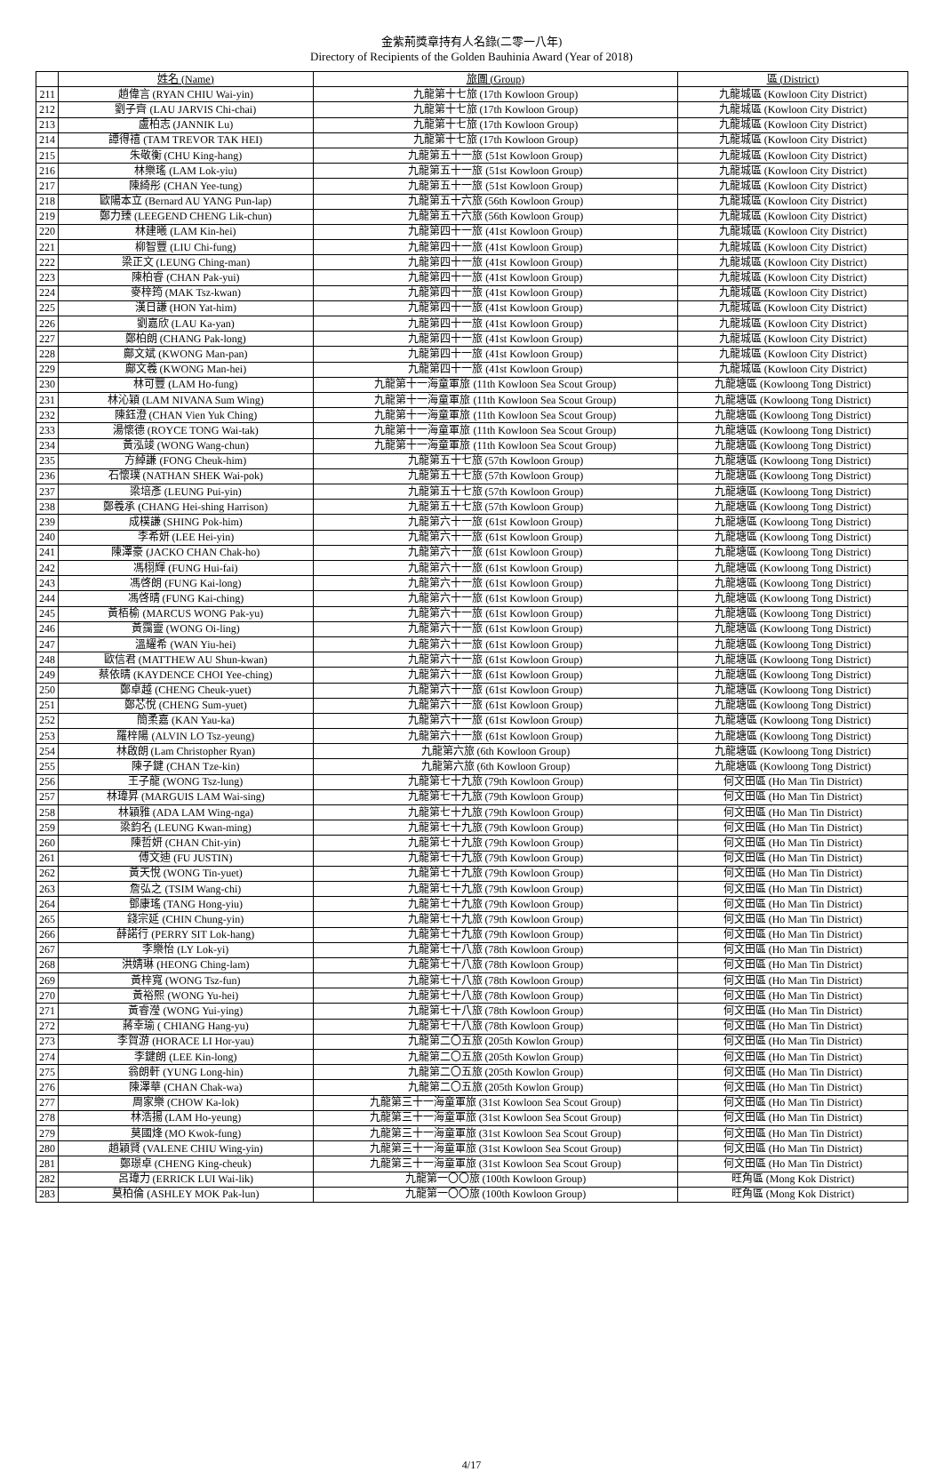金紫荊獎章持有人名錄(二零一八年)
Directory of Recipients of the Golden Bauhinia Award (Year of 2018)
| | 姓名 (Name) | 旅團 (Group) | 區 (District) |
| --- | --- | --- | --- |
| 211 | 趙偉言 (RYAN CHIU Wai-yin) | 九龍第十七旅 (17th Kowloon Group) | 九龍城區 (Kowloon City District) |
| 212 | 劉子齊 (LAU JARVIS Chi-chai) | 九龍第十七旅 (17th Kowloon Group) | 九龍城區 (Kowloon City District) |
| 213 | 盧柏志 (JANNIK Lu) | 九龍第十七旅 (17th Kowloon Group) | 九龍城區 (Kowloon City District) |
| 214 | 譚得禧 (TAM TREVOR TAK HEI) | 九龍第十七旅 (17th Kowloon Group) | 九龍城區 (Kowloon City District) |
| 215 | 朱敬衡 (CHU King-hang) | 九龍第五十一旅 (51st Kowloon Group) | 九龍城區 (Kowloon City District) |
| 216 | 林樂瑤 (LAM Lok-yiu) | 九龍第五十一旅 (51st Kowloon Group) | 九龍城區 (Kowloon City District) |
| 217 | 陳綺彤 (CHAN Yee-tung) | 九龍第五十一旅 (51st Kowloon Group) | 九龍城區 (Kowloon City District) |
| 218 | 歐陽本立 (Bernard AU YANG Pun-lap) | 九龍第五十六旅 (56th Kowloon Group) | 九龍城區 (Kowloon City District) |
| 219 | 鄭力臻 (LEEGEND CHENG Lik-chun) | 九龍第五十六旅 (56th Kowloon Group) | 九龍城區 (Kowloon City District) |
| 220 | 林建曦 (LAM Kin-hei) | 九龍第四十一旅 (41st Kowloon Group) | 九龍城區 (Kowloon City District) |
| 221 | 柳智豐 (LIU Chi-fung) | 九龍第四十一旅 (41st Kowloon Group) | 九龍城區 (Kowloon City District) |
| 222 | 梁正文 (LEUNG Ching-man) | 九龍第四十一旅 (41st Kowloon Group) | 九龍城區 (Kowloon City District) |
| 223 | 陳柏睿 (CHAN Pak-yui) | 九龍第四十一旅 (41st Kowloon Group) | 九龍城區 (Kowloon City District) |
| 224 | 麥梓筠 (MAK Tsz-kwan) | 九龍第四十一旅 (41st Kowloon Group) | 九龍城區 (Kowloon City District) |
| 225 | 漢日謙 (HON Yat-him) | 九龍第四十一旅 (41st Kowloon Group) | 九龍城區 (Kowloon City District) |
| 226 | 劉嘉欣 (LAU Ka-yan) | 九龍第四十一旅 (41st Kowloon Group) | 九龍城區 (Kowloon City District) |
| 227 | 鄭柏朗 (CHANG Pak-long) | 九龍第四十一旅 (41st Kowloon Group) | 九龍城區 (Kowloon City District) |
| 228 | 鄺文斌 (KWONG Man-pan) | 九龍第四十一旅 (41st Kowloon Group) | 九龍城區 (Kowloon City District) |
| 229 | 鄺文羲 (KWONG Man-hei) | 九龍第四十一旅 (41st Kowloon Group) | 九龍城區 (Kowloon City District) |
| 230 | 林可豐 (LAM Ho-fung) | 九龍第十一海童軍旅 (11th Kowloon Sea Scout Group) | 九龍塘區 (Kowloong Tong District) |
| 231 | 林沁穎 (LAM NIVANA Sum Wing) | 九龍第十一海童軍旅 (11th Kowloon Sea Scout Group) | 九龍塘區 (Kowloong Tong District) |
| 232 | 陳鈺澄 (CHAN Vien Yuk Ching) | 九龍第十一海童軍旅 (11th Kowloon Sea Scout Group) | 九龍塘區 (Kowloong Tong District) |
| 233 | 湯懷德 (ROYCE TONG Wai-tak) | 九龍第十一海童軍旅 (11th Kowloon Sea Scout Group) | 九龍塘區 (Kowloong Tong District) |
| 234 | 黃泓竣 (WONG Wang-chun) | 九龍第十一海童軍旅 (11th Kowloon Sea Scout Group) | 九龍塘區 (Kowloong Tong District) |
| 235 | 方綽謙 (FONG Cheuk-him) | 九龍第五十七旅 (57th Kowloon Group) | 九龍塘區 (Kowloong Tong District) |
| 236 | 石懷璞 (NATHAN SHEK Wai-pok) | 九龍第五十七旅 (57th Kowloon Group) | 九龍塘區 (Kowloong Tong District) |
| 237 | 梁培彥 (LEUNG Pui-yin) | 九龍第五十七旅 (57th Kowloon Group) | 九龍塘區 (Kowloong Tong District) |
| 238 | 鄭羲承 (CHANG Hei-shing Harrison) | 九龍第五十七旅 (57th Kowloon Group) | 九龍塘區 (Kowloong Tong District) |
| 239 | 成樸謙 (SHING Pok-him) | 九龍第六十一旅 (61st Kowloon Group) | 九龍塘區 (Kowloong Tong District) |
| 240 | 李希妍 (LEE Hei-yin) | 九龍第六十一旅 (61st Kowloon Group) | 九龍塘區 (Kowloong Tong District) |
| 241 | 陳澤豪 (JACKO CHAN Chak-ho) | 九龍第六十一旅 (61st Kowloon Group) | 九龍塘區 (Kowloong Tong District) |
| 242 | 馮栩輝 (FUNG Hui-fai) | 九龍第六十一旅 (61st Kowloon Group) | 九龍塘區 (Kowloong Tong District) |
| 243 | 馮啓朗 (FUNG Kai-long) | 九龍第六十一旅 (61st Kowloon Group) | 九龍塘區 (Kowloong Tong District) |
| 244 | 馮啓晴 (FUNG Kai-ching) | 九龍第六十一旅 (61st Kowloon Group) | 九龍塘區 (Kowloong Tong District) |
| 245 | 黃栢榆 (MARCUS WONG Pak-yu) | 九龍第六十一旅 (61st Kowloon Group) | 九龍塘區 (Kowloong Tong District) |
| 246 | 黃靄靈 (WONG Oi-ling) | 九龍第六十一旅 (61st Kowloon Group) | 九龍塘區 (Kowloong Tong District) |
| 247 | 溫耀希 (WAN Yiu-hei) | 九龍第六十一旅 (61st Kowloon Group) | 九龍塘區 (Kowloong Tong District) |
| 248 | 歐信君 (MATTHEW AU Shun-kwan) | 九龍第六十一旅 (61st Kowloon Group) | 九龍塘區 (Kowloong Tong District) |
| 249 | 蔡依晴 (KAYDENCE CHOI Yee-ching) | 九龍第六十一旅 (61st Kowloon Group) | 九龍塘區 (Kowloong Tong District) |
| 250 | 鄭卓越 (CHENG Cheuk-yuet) | 九龍第六十一旅 (61st Kowloon Group) | 九龍塘區 (Kowloong Tong District) |
| 251 | 鄭芯悅 (CHENG Sum-yuet) | 九龍第六十一旅 (61st Kowloon Group) | 九龍塘區 (Kowloong Tong District) |
| 252 | 簡柔嘉 (KAN Yau-ka) | 九龍第六十一旅 (61st Kowloon Group) | 九龍塘區 (Kowloong Tong District) |
| 253 | 羅梓陽 (ALVIN LO Tsz-yeung) | 九龍第六十一旅 (61st Kowloon Group) | 九龍塘區 (Kowloong Tong District) |
| 254 | 林啟朗 (Lam Christopher Ryan) | 九龍第六旅 (6th Kowloon Group) | 九龍塘區 (Kowloong Tong District) |
| 255 | 陳子鍵 (CHAN Tze-kin) | 九龍第六旅 (6th Kowloon Group) | 九龍塘區 (Kowloong Tong District) |
| 256 | 王子龍 (WONG Tsz-lung) | 九龍第七十九旅 (79th Kowloon Group) | 何文田區 (Ho Man Tin District) |
| 257 | 林瑋昇 (MARGUIS LAM Wai-sing) | 九龍第七十九旅 (79th Kowloon Group) | 何文田區 (Ho Man Tin District) |
| 258 | 林穎雅 (ADA LAM Wing-nga) | 九龍第七十九旅 (79th Kowloon Group) | 何文田區 (Ho Man Tin District) |
| 259 | 梁鈞名 (LEUNG Kwan-ming) | 九龍第七十九旅 (79th Kowloon Group) | 何文田區 (Ho Man Tin District) |
| 260 | 陳哲妍 (CHAN Chit-yin) | 九龍第七十九旅 (79th Kowloon Group) | 何文田區 (Ho Man Tin District) |
| 261 | 傅文迪 (FU JUSTIN) | 九龍第七十九旅 (79th Kowloon Group) | 何文田區 (Ho Man Tin District) |
| 262 | 黃天悅 (WONG Tin-yuet) | 九龍第七十九旅 (79th Kowloon Group) | 何文田區 (Ho Man Tin District) |
| 263 | 詹弘之 (TSIM Wang-chi) | 九龍第七十九旅 (79th Kowloon Group) | 何文田區 (Ho Man Tin District) |
| 264 | 鄧康瑤 (TANG Hong-yiu) | 九龍第七十九旅 (79th Kowloon Group) | 何文田區 (Ho Man Tin District) |
| 265 | 錢宗延 (CHIN Chung-yin) | 九龍第七十九旅 (79th Kowloon Group) | 何文田區 (Ho Man Tin District) |
| 266 | 薛諾行 (PERRY SIT Lok-hang) | 九龍第七十九旅 (79th Kowloon Group) | 何文田區 (Ho Man Tin District) |
| 267 | 李樂怡 (LY Lok-yi) | 九龍第七十八旅 (78th Kowloon Group) | 何文田區 (Ho Man Tin District) |
| 268 | 洪婧琳 (HEONG Ching-lam) | 九龍第七十八旅 (78th Kowloon Group) | 何文田區 (Ho Man Tin District) |
| 269 | 黃梓寬 (WONG Tsz-fun) | 九龍第七十八旅 (78th Kowloon Group) | 何文田區 (Ho Man Tin District) |
| 270 | 黃裕熙 (WONG Yu-hei) | 九龍第七十八旅 (78th Kowloon Group) | 何文田區 (Ho Man Tin District) |
| 271 | 黃睿瀅 (WONG Yui-ying) | 九龍第七十八旅 (78th Kowloon Group) | 何文田區 (Ho Man Tin District) |
| 272 | 蔣幸瑜 ( CHIANG Hang-yu) | 九龍第七十八旅 (78th Kowloon Group) | 何文田區 (Ho Man Tin District) |
| 273 | 李賀游 (HORACE LI Hor-yau) | 九龍第二〇五旅 (205th Kowlon Group) | 何文田區 (Ho Man Tin District) |
| 274 | 李鍵朗 (LEE Kin-long) | 九龍第二〇五旅 (205th Kowlon Group) | 何文田區 (Ho Man Tin District) |
| 275 | 翁朗軒 (YUNG Long-hin) | 九龍第二〇五旅 (205th Kowlon Group) | 何文田區 (Ho Man Tin District) |
| 276 | 陳澤華 (CHAN Chak-wa) | 九龍第二〇五旅 (205th Kowlon Group) | 何文田區 (Ho Man Tin District) |
| 277 | 周家樂 (CHOW Ka-lok) | 九龍第三十一海童軍旅 (31st Kowloon Sea Scout Group) | 何文田區 (Ho Man Tin District) |
| 278 | 林浩揚 (LAM Ho-yeung) | 九龍第三十一海童軍旅 (31st Kowloon Sea Scout Group) | 何文田區 (Ho Man Tin District) |
| 279 | 莫國烽 (MO Kwok-fung) | 九龍第三十一海童軍旅 (31st Kowloon Sea Scout Group) | 何文田區 (Ho Man Tin District) |
| 280 | 趙穎賢 (VALENE CHIU Wing-yin) | 九龍第三十一海童軍旅 (31st Kowloon Sea Scout Group) | 何文田區 (Ho Man Tin District) |
| 281 | 鄭璟卓 (CHENG King-cheuk) | 九龍第三十一海童軍旅 (31st Kowloon Sea Scout Group) | 何文田區 (Ho Man Tin District) |
| 282 | 呂瑋力 (ERRICK LUI Wai-lik) | 九龍第一〇〇旅 (100th Kowloon Group) | 旺角區 (Mong Kok District) |
| 283 | 莫柏倫 (ASHLEY MOK Pak-lun) | 九龍第一〇〇旅 (100th Kowloon Group) | 旺角區 (Mong Kok District) |
4/17